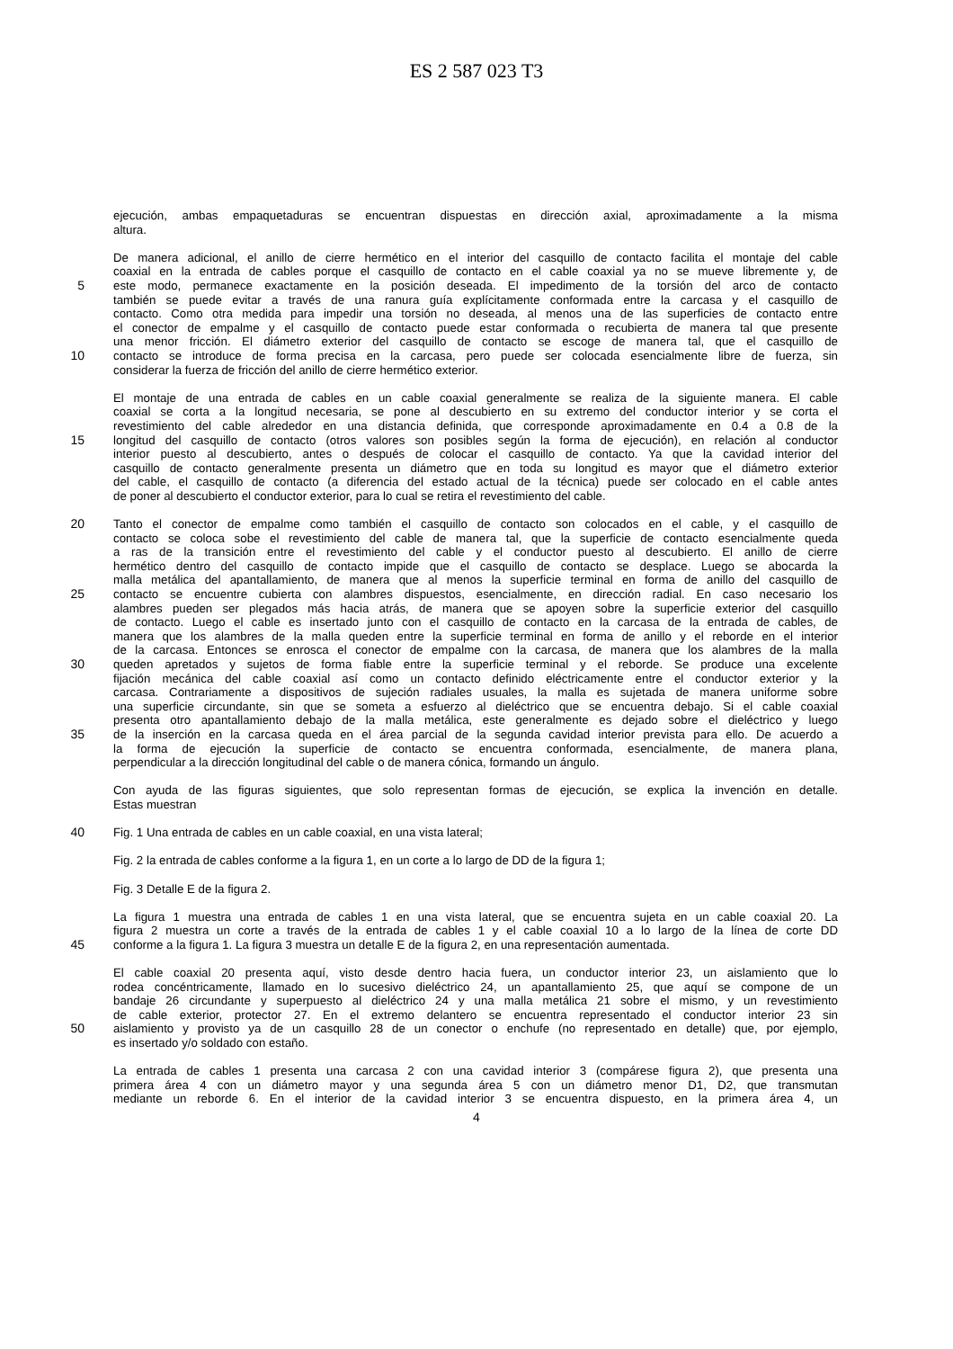ES 2 587 023 T3
ejecución, ambas empaquetaduras se encuentran dispuestas en dirección axial, aproximadamente a la misma
altura.
De manera adicional, el anillo de cierre hermético en el interior del casquillo de contacto facilita el montaje del cable
coaxial en la entrada de cables porque el casquillo de contacto en el cable coaxial ya no se mueve libremente y, de
5 este modo, permanece exactamente en la posición deseada. El impedimento de la torsión del arco de contacto
también se puede evitar a través de una ranura guía explícitamente conformada entre la carcasa y el casquillo de
contacto. Como otra medida para impedir una torsión no deseada, al menos una de las superficies de contacto entre
el conector de empalme y el casquillo de contacto puede estar conformada o recubierta de manera tal que presente
una menor fricción. El diámetro exterior del casquillo de contacto se escoge de manera tal, que el casquillo de
10 contacto se introduce de forma precisa en la carcasa, pero puede ser colocada esencialmente libre de fuerza, sin
considerar la fuerza de fricción del anillo de cierre hermético exterior.
El montaje de una entrada de cables en un cable coaxial generalmente se realiza de la siguiente manera. El cable
coaxial se corta a la longitud necesaria, se pone al descubierto en su extremo del conductor interior y se corta el
revestimiento del cable alrededor en una distancia definida, que corresponde aproximadamente en 0.4 a 0.8 de la
15 longitud del casquillo de contacto (otros valores son posibles según la forma de ejecución), en relación al conductor
interior puesto al descubierto, antes o después de colocar el casquillo de contacto. Ya que la cavidad interior del
casquillo de contacto generalmente presenta un diámetro que en toda su longitud es mayor que el diámetro exterior
del cable, el casquillo de contacto (a diferencia del estado actual de la técnica) puede ser colocado en el cable antes
de poner al descubierto el conductor exterior, para lo cual se retira el revestimiento del cable.
20 Tanto el conector de empalme como también el casquillo de contacto son colocados en el cable, y el casquillo de
contacto se coloca sobe el revestimiento del cable de manera tal, que la superficie de contacto esencialmente queda
a ras de la transición entre el revestimiento del cable y el conductor puesto al descubierto. El anillo de cierre
hermético dentro del casquillo de contacto impide que el casquillo de contacto se desplace. Luego se abocarda la
malla metálica del apantallamiento, de manera que al menos la superficie terminal en forma de anillo del casquillo de
25 contacto se encuentre cubierta con alambres dispuestos, esencialmente, en dirección radial. En caso necesario los
alambres pueden ser plegados más hacia atrás, de manera que se apoyen sobre la superficie exterior del casquillo
de contacto. Luego el cable es insertado junto con el casquillo de contacto en la carcasa de la entrada de cables, de
manera que los alambres de la malla queden entre la superficie terminal en forma de anillo y el reborde en el interior
de la carcasa. Entonces se enrosca el conector de empalme con la carcasa, de manera que los alambres de la malla
30 queden apretados y sujetos de forma fiable entre la superficie terminal y el reborde. Se produce una excelente
fijación mecánica del cable coaxial así como un contacto definido eléctricamente entre el conductor exterior y la
carcasa. Contrariamente a dispositivos de sujeción radiales usuales, la malla es sujetada de manera uniforme sobre
una superficie circundante, sin que se someta a esfuerzo al dieléctrico que se encuentra debajo. Si el cable coaxial
presenta otro apantallamiento debajo de la malla metálica, este generalmente es dejado sobre el dieléctrico y luego
35 de la inserción en la carcasa queda en el área parcial de la segunda cavidad interior prevista para ello. De acuerdo a
la forma de ejecución la superficie de contacto se encuentra conformada, esencialmente, de manera plana,
perpendicular a la dirección longitudinal del cable o de manera cónica, formando un ángulo.
Con ayuda de las figuras siguientes, que solo representan formas de ejecución, se explica la invención en detalle.
Estas muestran
40 Fig. 1 Una entrada de cables en un cable coaxial, en una vista lateral;
Fig. 2 la entrada de cables conforme a la figura 1, en un corte a lo largo de DD de la figura 1;
Fig. 3 Detalle E de la figura 2.
La figura 1 muestra una entrada de cables 1 en una vista lateral, que se encuentra sujeta en un cable coaxial 20. La
figura 2 muestra un corte a través de la entrada de cables 1 y el cable coaxial 10 a lo largo de la línea de corte DD
45 conforme a la figura 1. La figura 3 muestra un detalle E de la figura 2, en una representación aumentada.
El cable coaxial 20 presenta aquí, visto desde dentro hacia fuera, un conductor interior 23, un aislamiento que lo
rodea concéntricamente, llamado en lo sucesivo dieléctrico 24, un apantallamiento 25, que aquí se compone de un
bandaje 26 circundante y superpuesto al dieléctrico 24 y una malla metálica 21 sobre el mismo, y un revestimiento
de cable exterior, protector 27. En el extremo delantero se encuentra representado el conductor interior 23 sin
50 aislamiento y provisto ya de un casquillo 28 de un conector o enchufe (no representado en detalle) que, por ejemplo,
es insertado y/o soldado con estaño.
La entrada de cables 1 presenta una carcasa 2 con una cavidad interior 3 (compárese figura 2), que presenta una
primera área 4 con un diámetro mayor y una segunda área 5 con un diámetro menor D1, D2, que transmutan
mediante un reborde 6. En el interior de la cavidad interior 3 se encuentra dispuesto, en la primera área 4, un
4